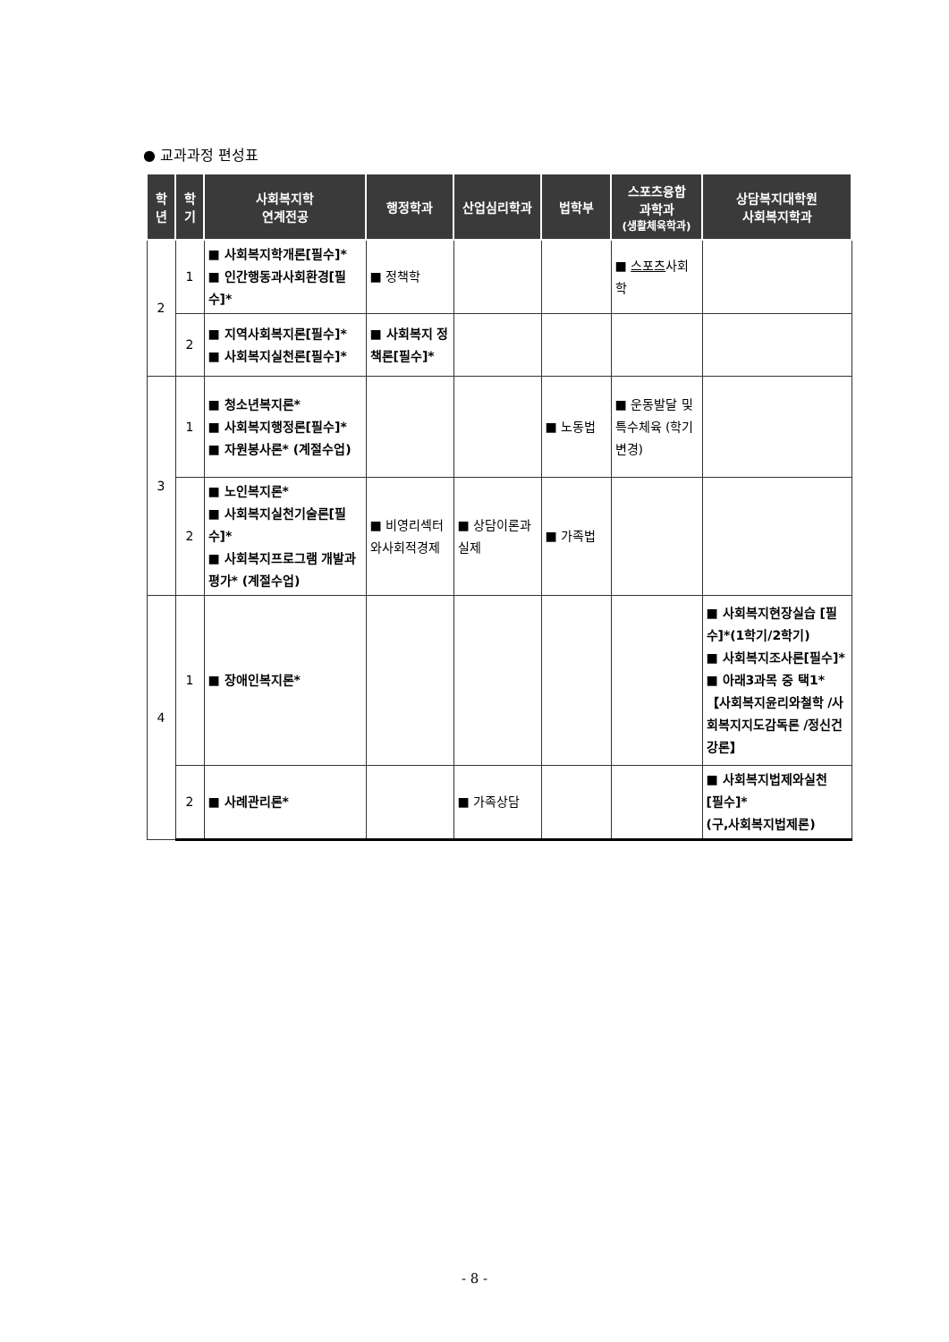● 교과과정 편성표
| 학 년 | 학 기 | 사회복지학 연계전공 | 행정학과 | 산업심리학과 | 법학부 | 스포츠융합 과학과 (생활체육학과) | 상담복지대학원 사회복지학과 |
| --- | --- | --- | --- | --- | --- | --- | --- |
| 2 | 1 | ■ 사회복지학개론[필수]* ■ 인간행동과사회환경[필수]* | ■ 정책학 | | | ■ 스포츠 사회학 | |
| | 2 | ■ 지역사회복지론[필수]* ■ 사회복지실천론[필수]* | ■ 사회복지 정책론[필수]* | | | | |
| 3 | 1 | ■ 청소년복지론* ■ 사회복지행정론[필수]* ■ 자원봉사론* (계절수업) | | | ■ 노동법 | ■ 운동발달 및 특수체육 (학기변경) | |
| | 2 | ■ 노인복지론* ■ 사회복지실천기술론[필수]* ■ 사회복지프로그램 개발과평가* (계절수업) | ■ 비영리섹터 와사회적경제 | ■ 상담이론과 실제 | ■ 가족법 | | |
| 4 | 1 | ■ 장애인복지론* | | | | | ■ 사회복지현장실습 [필수]*(1학기/2학기) ■ 사회복지조사론[필수]* ■ 아래3과목 중 택1* 【사회복지윤리와철학 /사회복지지도감독론 /정신건강론】 |
| | 2 | ■ 사례관리론* | | ■ 가족상담 | | | ■ 사회복지법제와실천 [필수]* (구,사회복지법제론) |
- 8 -